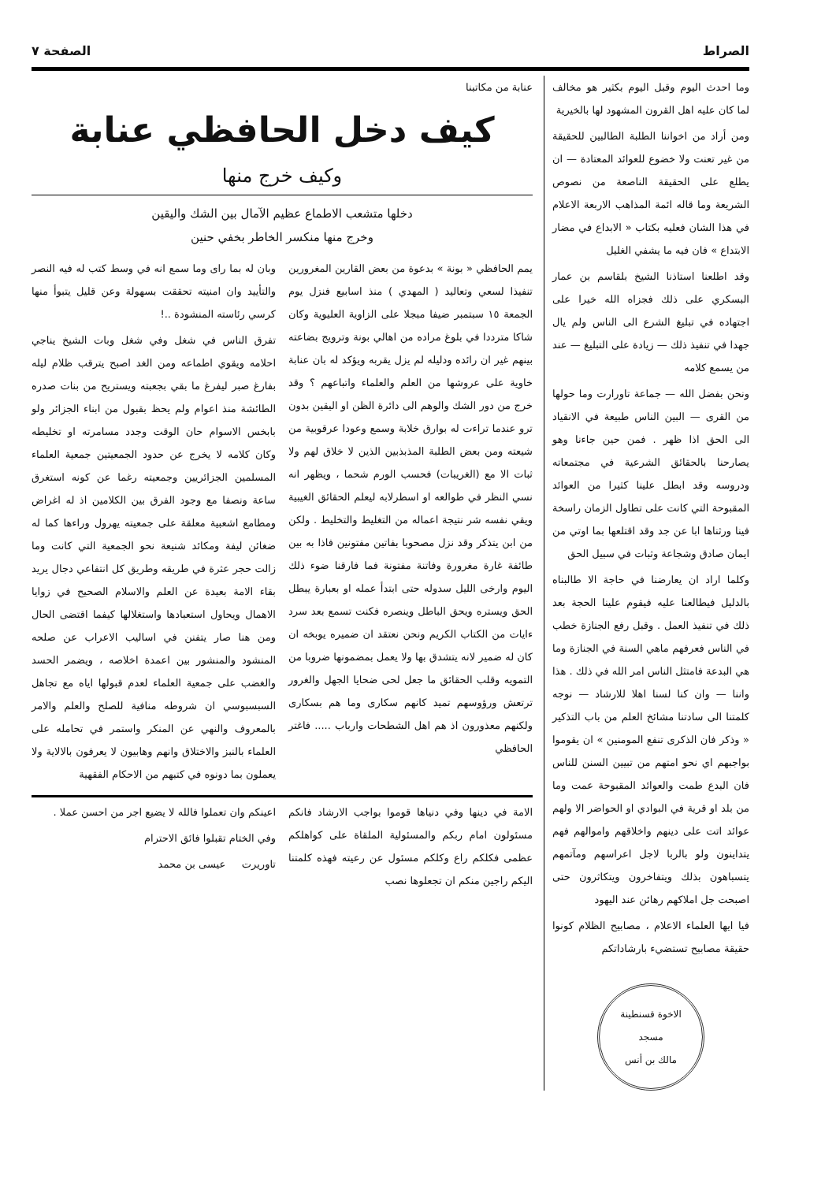الصراط الصفحة ٧
وما احدث اليوم وقبل اليوم بكثير هو مخالف لما كان عليه اهل القرون المشهود لها بالخيرية
ومن أراد من اخواننا الطلبة الطالبين للحقيقة من غير تعنت ولا خضوع للعوائد المعتادة — ان يطلع على الحقيقة الناصعة من نصوص الشريعة وما قاله ائمة المذاهب الاربعة الاعلام في هذا الشان فعليه بكتاب « الابداع في مضار الابتداع » فان فيه ما يشفي الغليل
وقد اطلعنا استاذنا الشيخ بلقاسم بن عمار البسكري على ذلك فجزاه الله خيرا على اجتهاده في تبليغ الشرع الى الناس ولم يال جهدا في تنفيذ ذلك — زيادة على التبليغ — عند من يسمع كلامه
ونحن بفضل الله — جماعة تاورارت وما حولها من القرى — البين الناس طبيعة في الانقياد الى الحق اذا ظهر . فمن حين جاءنا وهو يصارحنا بالحقائق الشرعية في مجتمعاته ودروسه وقد ابطل علينا كثيرا من العوائد المقبوحة التي كانت على تطاول الزمان راسخة فينا ورثناها ابا عن جد وقد اقتلعها بما اوتي من ايمان صادق وشجاعة وثبات في سبيل الحق
وكلما اراد ان يعارضنا في حاجة الا طالبناه بالدليل فيطالعنا عليه فيقوم علينا الحجة بعد ذلك في تنفيذ العمل . وقبل رفع الجنازة خطب في الناس فعرفهم ماهي السنة في الجنازة وما هي البدعة فامتثل الناس امر الله في ذلك . هذا واننا — وان كنا لسنا اهلا للارشاد — نوجه كلمتنا الى سادتنا مشائخ العلم من باب التذكير « وذكر فان الذكرى تنفع المومنين » ان يقوموا بواجبهم اي نحو امتهم من تبيين السنن للناس فان البدع طمت والعوائد المقبوحة عمت وما من بلد او قرية في البوادي او الحواضر الا ولهم عوائد اتت على دينهم واخلاقهم واموالهم فهم يتداينون ولو بالربا لاجل اعراسهم ومآتمهم يتسباهون بذلك ويتفاخرون ويتكاثرون حتى اصبحت جل املاكهم رهائن عند اليهود
فيا ايها العلماء الاعلام ، مصابيح الظلام كونوا حقيقة مصابيح تستضيء بارشاداتكم
الاخوة قسنطينة
مسجد
مالك بن أنس
عنابة من مكاتبنا
كيف دخل الحافظي عنابة
وكيف خرج منها
دخلها متشعب الاطماع عظيم الآمال بين الشك واليقين
وخرج منها منكسر الخاطر بخفي حنين
يمم الحافظي « بونة » بدعوة من بعض القارين المغرورين تنفيذا لسعي وتعاليد ( المهدي ) منذ اسابيع فنزل يوم الجمعة ١٥ سبتمبر ضيفا مبجلا على الزاوية العليوية وكان شاكا مترددا في بلوغ مراده من اهالي بونة وترويج بضاعته بينهم غير ان رائده ودليله لم يزل يقربه ويؤكد له بان عنابة خاوية على عروشها من العلم والعلماء واتباعهم ؟ وقد خرج من دور الشك والوهم الى دائرة الظن او اليقين بدون ترو عندما تراءت له بوارق خلابة وسمع وعودا عرقوبية من شيعته ومن بعض الطلبة المذبذبين الذين لا خلاق لهم ولا ثبات الا مع (الغريبات) فحسب الورم شحما ، ويظهر انه نسي النظر في طوالعه او اسطرلابه ليعلم الحقائق الغيبية ويقي نفسه شر نتيجة اعماله من التغليط والتخليط . ولكن من ابن يتذكر وقد نزل مصحوبا بفاتين مفتونين فاذا به بين طائفة غارة مغرورة وفاتنة مفتونة فما فارقنا ضوء ذلك اليوم وارخى الليل سدوله حتى ابتدأ عمله او بعبارة يبطل الحق ويستره ويحق الباطل وينصره فكنت تسمع بعد سرد ءايات من الكتاب الكريم ونحن نعتقد ان ضميره يوبخه ان كان له ضمير لانه يتشدق بها ولا يعمل بمضمونها ضروبا من التمويه وقلب الحقائق ما جعل لحى ضحايا الجهل والغرور ترتعش ورؤوسهم تميد كانهم سكارى وما هم بسكارى ولكنهم معذورون اذ هم اهل الشطحات وارباب ..... فاغتر الحافظي
وبان له بما راى وما سمع انه في وسط كتب له فيه النصر والتأييد وان امنيته تحققت بسهولة وعن قليل يتبوأ منها كرسي رئاسته المنشودة ..!
تفرق الناس في شغل وفي شغل وبات الشيخ يناجي احلامه ويقوي اطماعه ومن الغد اصبح يترقب ظلام ليله بفارغ صبر ليفرغ ما بقي بجعبته ويستريح من بنات صدره الطائشة منذ اعوام ولم يحظ بقبول من ابناء الجزائر ولو بابخس الاسوام حان الوقت وجدد مسامرته او تخليطه وكان كلامه لا يخرج عن حدود الجمعيتين جمعية العلماء المسلمين الجزائريين وجمعيته رغما عن كونه استغرق ساعة ونصفا مع وجود الفرق بين الكلامين اذ له اغراض ومطامع اشعبية معلقة على جمعيته يهرول وراءها كما له ضغائن ليفة ومكائد شنيعة نحو الجمعية التي كانت وما زالت حجر عثرة في طريقه وطريق كل انتفاعي دجال يريد بقاء الامة بعيدة عن العلم والاسلام الصحيح في زوايا الاهمال ويحاول استعبادها واستغلالها كيفما اقتضى الحال ومن هنا صار يتفنن في اساليب الاعراب عن صلحه المنشود والمنشور بين اعمدة اخلاصه ، ويضمر الحسد والغضب على جمعية العلماء لعدم قبولها اياه مع تجاهل السبسبوسي ان شروطه منافية للصلح والعلم والامر بالمعروف والنهي عن المنكر واستمر في تحامله على العلماء بالنبز والاختلاق وانهم وهابيون لا يعرفون بالالاية ولا يعملون بما دونوه في كتبهم من الاحكام الفقهية
الامة في دينها وفي دنياها قوموا بواجب الارشاد فانكم مسئولون امام ربكم والمسئولية الملقاة على كواهلكم عظمى فكلكم راع وكلكم مسئول عن رعيته فهذه كلمتنا اليكم راجين منكم ان تجعلوها نصب
اعينكم وان تعملوا فالله لا يضيع اجر من احسن عملا .
وفي الختام تقبلوا فائق الاحترام
تاوريرت عيسى بن محمد